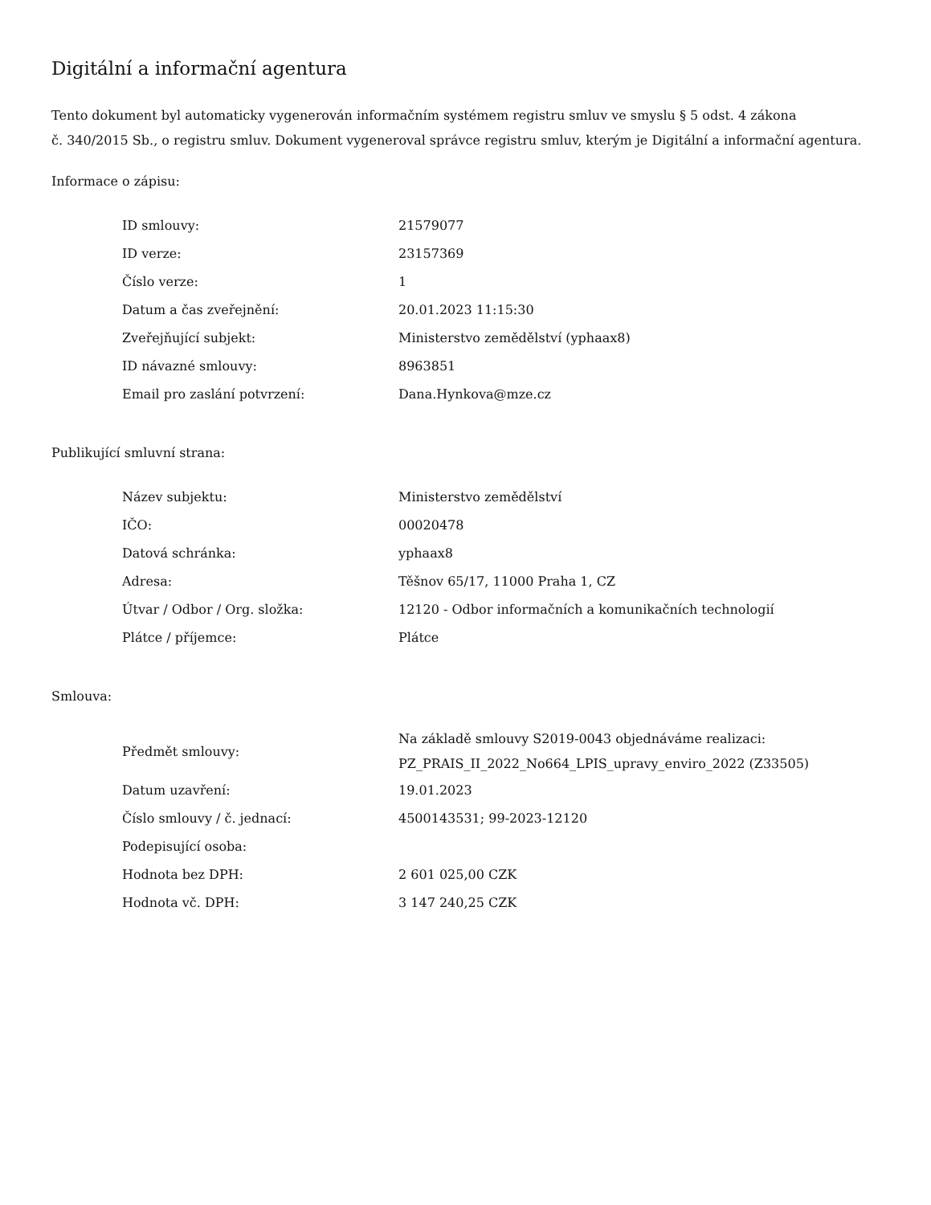Digitální a informační agentura
Tento dokument byl automaticky vygenerován informačním systémem registru smluv ve smyslu § 5 odst. 4 zákona
č. 340/2015 Sb., o registru smluv. Dokument vygeneroval správce registru smluv, kterým je Digitální a informační agentura.
Informace o zápisu:
| ID smlouvy: | 21579077 |
| ID verze: | 23157369 |
| Číslo verze: | 1 |
| Datum a čas zveřejnění: | 20.01.2023 11:15:30 |
| Zveřejňující subjekt: | Ministerstvo zemědělství (yphaax8) |
| ID návazné smlouvy: | 8963851 |
| Email pro zaslání potvrzení: | Dana.Hynkova@mze.cz |
Publikující smluvní strana:
| Název subjektu: | Ministerstvo zemědělství |
| IČO: | 00020478 |
| Datová schránka: | yphaax8 |
| Adresa: | Těšnov 65/17, 11000 Praha 1, CZ |
| Útvar / Odbor / Org. složka: | 12120 - Odbor informačních a komunikačních technologií |
| Plátce / příjemce: | Plátce |
Smlouva:
| Předmět smlouvy: | Na základě smlouvy S2019-0043 objednáváme realizaci: PZ_PRAIS_II_2022_No664_LPIS_upravy_enviro_2022 (Z33505) |
| Datum uzavření: | 19.01.2023 |
| Číslo smlouvy / č. jednací: | 4500143531; 99-2023-12120 |
| Podepisující osoba: | |
| Hodnota bez DPH: | 2 601 025,00 CZK |
| Hodnota vč. DPH: | 3 147 240,25 CZK |